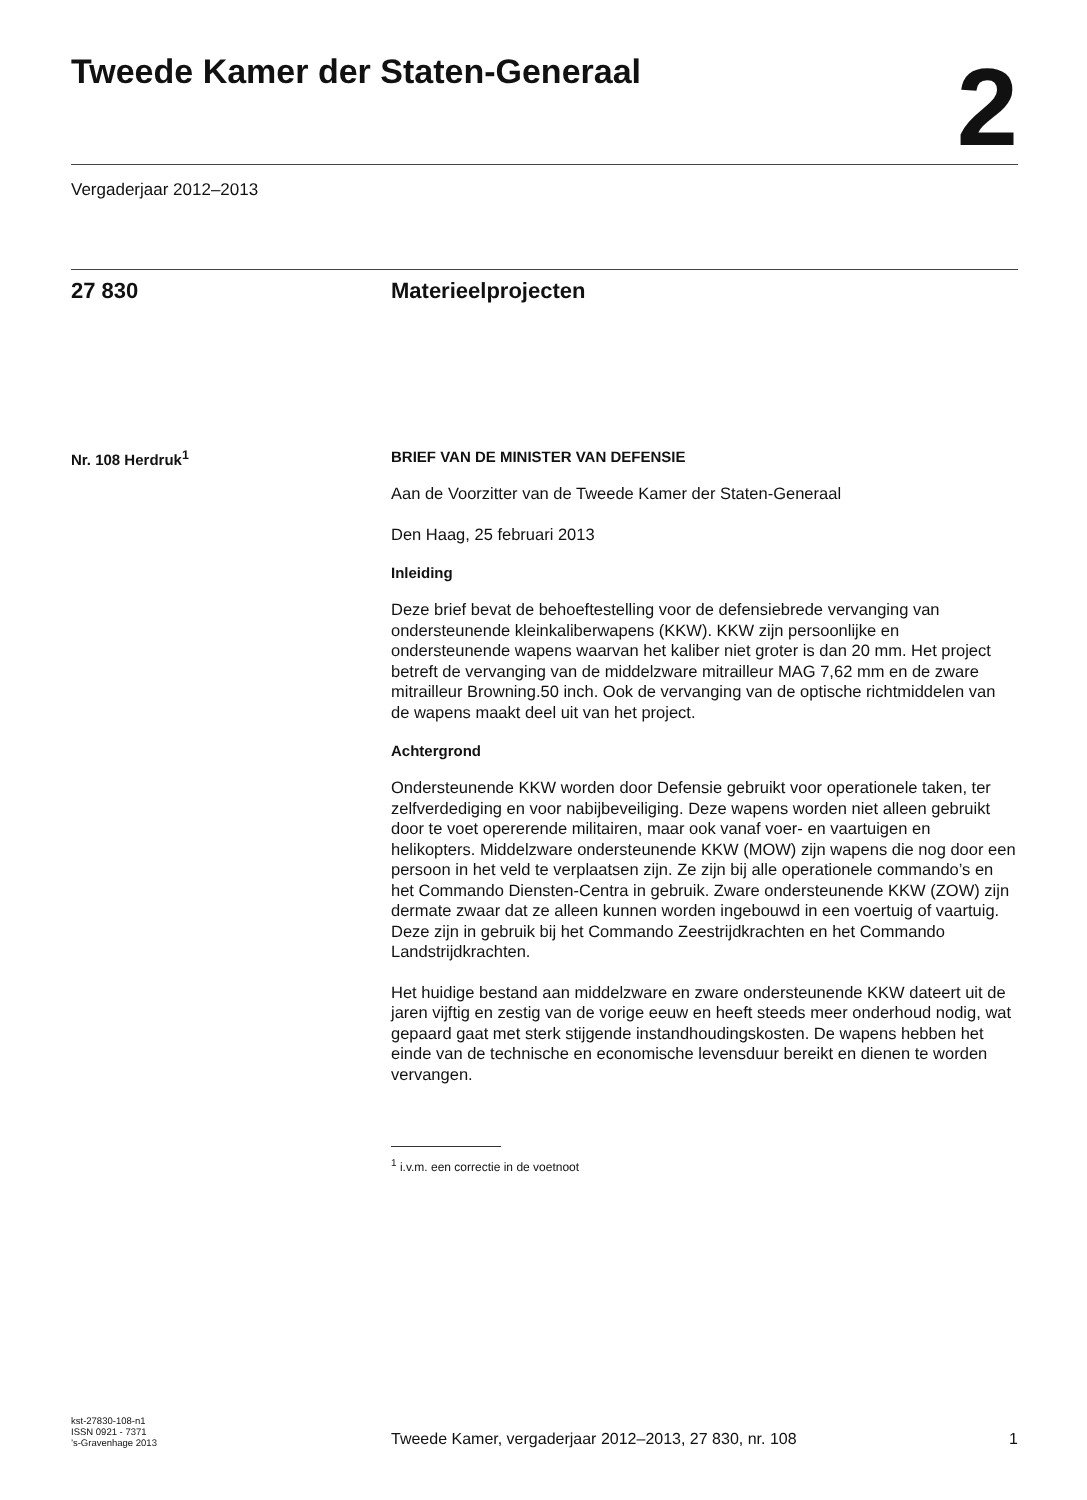Tweede Kamer der Staten-Generaal
2
Vergaderjaar 2012–2013
27 830 Materieelprojecten
Nr. 108 Herdruk<sup>1</sup> BRIEF VAN DE MINISTER VAN DEFENSIE
Aan de Voorzitter van de Tweede Kamer der Staten-Generaal
Den Haag, 25 februari 2013
Inleiding
Deze brief bevat de behoeftestelling voor de defensiebrede vervanging van ondersteunende kleinkaliberwapens (KKW). KKW zijn persoonlijke en ondersteunende wapens waarvan het kaliber niet groter is dan 20 mm. Het project betreft de vervanging van de middelzware mitrailleur MAG 7,62 mm en de zware mitrailleur Browning.50 inch. Ook de vervanging van de optische richtmiddelen van de wapens maakt deel uit van het project.
Achtergrond
Ondersteunende KKW worden door Defensie gebruikt voor operationele taken, ter zelfverdediging en voor nabijbeveiliging. Deze wapens worden niet alleen gebruikt door te voet opererende militairen, maar ook vanaf voer- en vaartuigen en helikopters. Middelzware ondersteunende KKW (MOW) zijn wapens die nog door een persoon in het veld te verplaatsen zijn. Ze zijn bij alle operationele commando’s en het Commando Diensten-Centra in gebruik. Zware ondersteunende KKW (ZOW) zijn dermate zwaar dat ze alleen kunnen worden ingebouwd in een voertuig of vaartuig. Deze zijn in gebruik bij het Commando Zeestrijdkrachten en het Commando Landstrijdkrachten.
Het huidige bestand aan middelzware en zware ondersteunende KKW dateert uit de jaren vijftig en zestig van de vorige eeuw en heeft steeds meer onderhoud nodig, wat gepaard gaat met sterk stijgende instandhoudingskosten. De wapens hebben het einde van de technische en economische levensduur bereikt en dienen te worden vervangen.
<sup>1</sup> i.v.m. een correctie in de voetnoot
kst-27830-108-n1
ISSN 0921 - 7371
’s-Gravenhage 2013
Tweede Kamer, vergaderjaar 2012–2013, 27 830, nr. 108
1